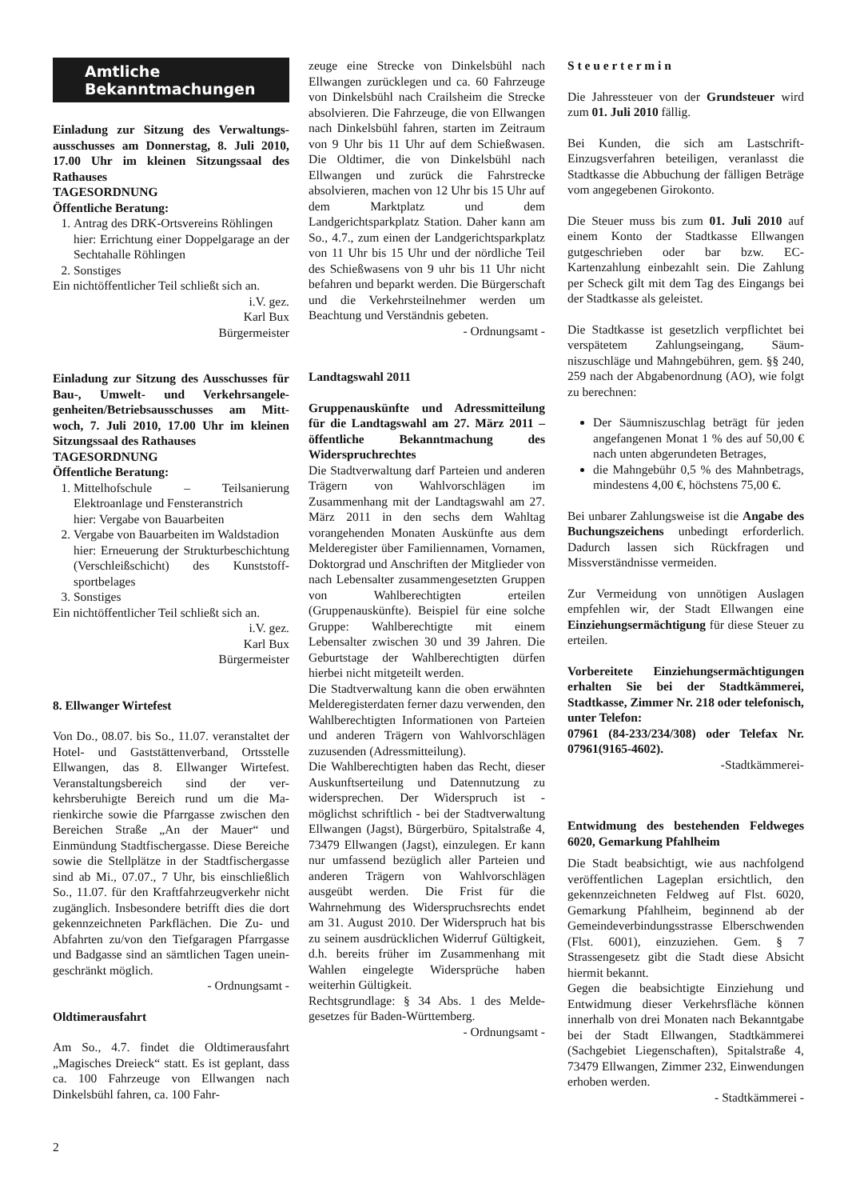Amtliche
Bekanntmachungen
Einladung zur Sitzung des Verwaltungs­ausschusses am Donnerstag, 8. Juli 2010, 17.00 Uhr im kleinen Sitzungssaal des Rathauses
TAGESORDNUNG
Öffentliche Beratung:
1. Antrag des DRK-Ortsvereins Röhlingen
hier: Errichtung einer Doppelgarage an der Sechtahalle Röhlingen
2. Sonstiges
Ein nichtöffentlicher Teil schließt sich an.
i.V. gez.
Karl Bux
Bürgermeister
Einladung zur Sitzung des Ausschusses für Bau-, Umwelt- und Verkehrsangele­genheiten/Betriebsausschusses am Mitt­woch, 7. Juli 2010, 17.00 Uhr im kleinen Sitzungssaal des Rathauses
TAGESORDNUNG
Öffentliche Beratung:
1. Mittelhofschule – Teilsanierung Elektroanlage und Fensteranstrich
hier: Vergabe von Bauarbeiten
2. Vergabe von Bauarbeiten im Wald­stadion
hier: Erneuerung der Strukturbeschicht­ung (Verschleißschicht) des Kunststoff­sportbelages
3. Sonstiges
Ein nichtöffentlicher Teil schließt sich an.
i.V. gez.
Karl Bux
Bürgermeister
8. Ellwanger Wirtefest
Von Do., 08.07. bis So., 11.07. veranstaltet der Hotel- und Gaststättenverband, Orts­stelle Ellwangen, das 8. Ellwanger Wirte­fest. Veranstaltungsbereich sind der ver­kehrsberuhigte Bereich rund um die Ma­rienkirche sowie die Pfarrgasse zwischen den Bereichen Straße „An der Mauer“ und Einmündung Stadtfischergasse. Diese Be­reiche sowie die Stellplätze in der Stadt­fischergasse sind ab Mi., 07.07., 7 Uhr, bis einschließlich So., 11.07. für den Kraft­fahrzeugverkehr nicht zugänglich. Insbe­sondere betrifft dies die dort gekennzeich­neten Parkflächen. Die Zu- und Abfahrten zu/von den Tiefgaragen Pfarrgasse und Badgasse sind an sämtlichen Tagen unein­geschränkt möglich.
- Ordnungsamt -
Oldtimerausfahrt
Am So., 4.7. findet die Oldtimerausfahrt „Magisches Dreieck“ statt. Es ist geplant, dass ca. 100 Fahrzeuge von Ellwangen nach Dinkelsbühl fahren, ca. 100 Fahr-
zeuge eine Strecke von Dinkelsbühl nach Ellwangen zurücklegen und ca. 60 Fahr­zeuge von Dinkelsbühl nach Crailsheim die Strecke absolvieren. Die Fahrzeuge, die von Ellwangen nach Dinkelsbühl fah­ren, starten im Zeitraum von 9 Uhr bis 11 Uhr auf dem Schießwasen. Die Oldtimer, die von Dinkelsbühl nach Ellwangen und zurück die Fahrstrecke absolvieren, mach­en von 12 Uhr bis 15 Uhr auf dem Markt­platz und dem Landgerichtsparkplatz Sta­tion. Daher kann am So., 4.7., zum einen der Landgerichtsparkplatz von 11 Uhr bis 15 Uhr und der nördliche Teil des Schieß­wasens von 9 uhr bis 11 Uhr nicht befah­ren und beparkt werden. Die Bürgerschaft und die Verkehrsteilnehmer werden um Beachtung und Verständnis gebeten.
- Ordnungsamt -
Landtagswahl 2011
Gruppenauskünfte und Adressmittei­lung für die Landtagswahl am 27. März 2011 – öffentliche Bekanntmachung des Widerspruchrechtes
Die Stadtverwaltung darf Parteien und an­deren Trägern von Wahlvorschlägen im Zusammenhang mit der Landtagswahl am 27. März 2011 in den sechs dem Wahltag vorangehenden Monaten Auskünfte aus dem Melderegister über Familiennamen, Vornamen, Doktorgrad und Anschriften der Mitglieder von nach Lebensalter zu­sammengesetzten Gruppen von Wahlbe­rechtigten erteilen (Gruppenauskünfte). Beispiel für eine solche Gruppe: Wahl­berechtigte mit einem Lebensalter zwi­schen 30 und 39 Jahren. Die Geburtstage der Wahlberechtigten dürfen hierbei nicht mitgeteilt werden.
Die Stadtverwaltung kann die oben er­wähnten Melderegisterdaten ferner dazu verwenden, den Wahlberechtigten Infor­mationen von Parteien und anderen Trä­gern von Wahlvorschlägen zuzusenden (Adressmitteilung).
Die Wahlberechtigten haben das Recht, dieser Auskunftserteilung und Datennut­zung zu widersprechen. Der Widerspruch ist - möglichst schriftlich - bei der Stadt­verwaltung Ellwangen (Jagst), Bürgerbüro, Spitalstraße 4, 73479 Ellwangen (Jagst), einzulegen. Er kann nur umfassend bezüg­lich aller Parteien und anderen Trägern von Wahlvorschlägen ausgeübt werden. Die Frist für die Wahrnehmung des Wider­spruchsrechts endet am 31. August 2010. Der Widerspruch hat bis zu seinem aus­drücklichen Widerruf Gültigkeit, d.h. be­reits früher im Zusammenhang mit Wahlen eingelegte Widersprüche haben weiterhin Gültigkeit.
Rechtsgrundlage: § 34 Abs. 1 des Melde­gesetzes für Baden-Württemberg.
- Ordnungsamt -
S t e u e r t e r m i n
Die Jahressteuer von der Grundsteuer wird zum 01. Juli 2010 fällig.
Bei Kunden, die sich am Lastschrift-Einzugsverfahren beteiligen, veranlasst die Stadtkasse die Abbuchung der fälligen Beträge vom angegebenen Girokonto.
Die Steuer muss bis zum 01. Juli 2010 auf einem Konto der Stadtkasse Ellwangen gutgeschrieben oder bar bzw. EC-Kartenzahlung einbezahlt sein. Die Zah­lung per Scheck gilt mit dem Tag des Ein­gangs bei der Stadtkasse als geleistet.
Die Stadtkasse ist gesetzlich verpflichtet bei verspätetem Zahlungseingang, Säum­niszuschläge und Mahngebühren, gem. §§ 240, 259 nach der Abgabenordnung (AO), wie folgt zu berechnen:
Der Säumniszuschlag beträgt für jeden angefangenen Monat 1 % des auf 50,00 € nach unten abgerundeten Be­trages,
die Mahngebühr 0,5 % des Mahnbe­trags, mindestens 4,00 €, höchstens 75,00 €.
Bei unbarer Zahlungsweise ist die Angabe des Buchungszeichens unbedingt erforder­lich. Dadurch lassen sich Rückfragen und Missverständnisse vermeiden.
Zur Vermeidung von unnötigen Auslagen empfehlen wir, der Stadt Ellwangen eine Einziehungsermächtigung für diese Steu­er zu erteilen.
Vorbereitete Einziehungsermächtigun­gen erhalten Sie bei der Stadtkämmerei, Stadtkasse, Zimmer Nr. 218 oder telefo­nisch, unter Telefon:
07961 (84-233/234/308) oder Telefax Nr. 07961(9165-4602).
-Stadtkämmerei-
Entwidmung des bestehenden Feldweges 6020, Gemarkung Pfahlheim
Die Stadt beabsichtigt, wie aus nachfol­gend veröffentlichen Lageplan ersichtlich, den gekennzeichneten Feldweg auf Flst. 6020, Gemarkung Pfahlheim, beginnend ab der Gemeindeverbindungsstrasse Elber­schwenden (Flst. 6001), einzuziehen. Gem. § 7 Strassengesetz gibt die Stadt diese Ab­sicht hiermit bekannt.
Gegen die beabsichtigte Einziehung und Entwidmung dieser Verkehrsfläche können innerhalb von drei Monaten nach Be­kanntgabe bei der Stadt Ellwangen, Stadt­kämmerei (Sachgebiet Liegenschaften), Spitalstraße 4, 73479 Ellwangen, Zimmer 232, Einwendungen erhoben werden.
- Stadtkämmerei -
2